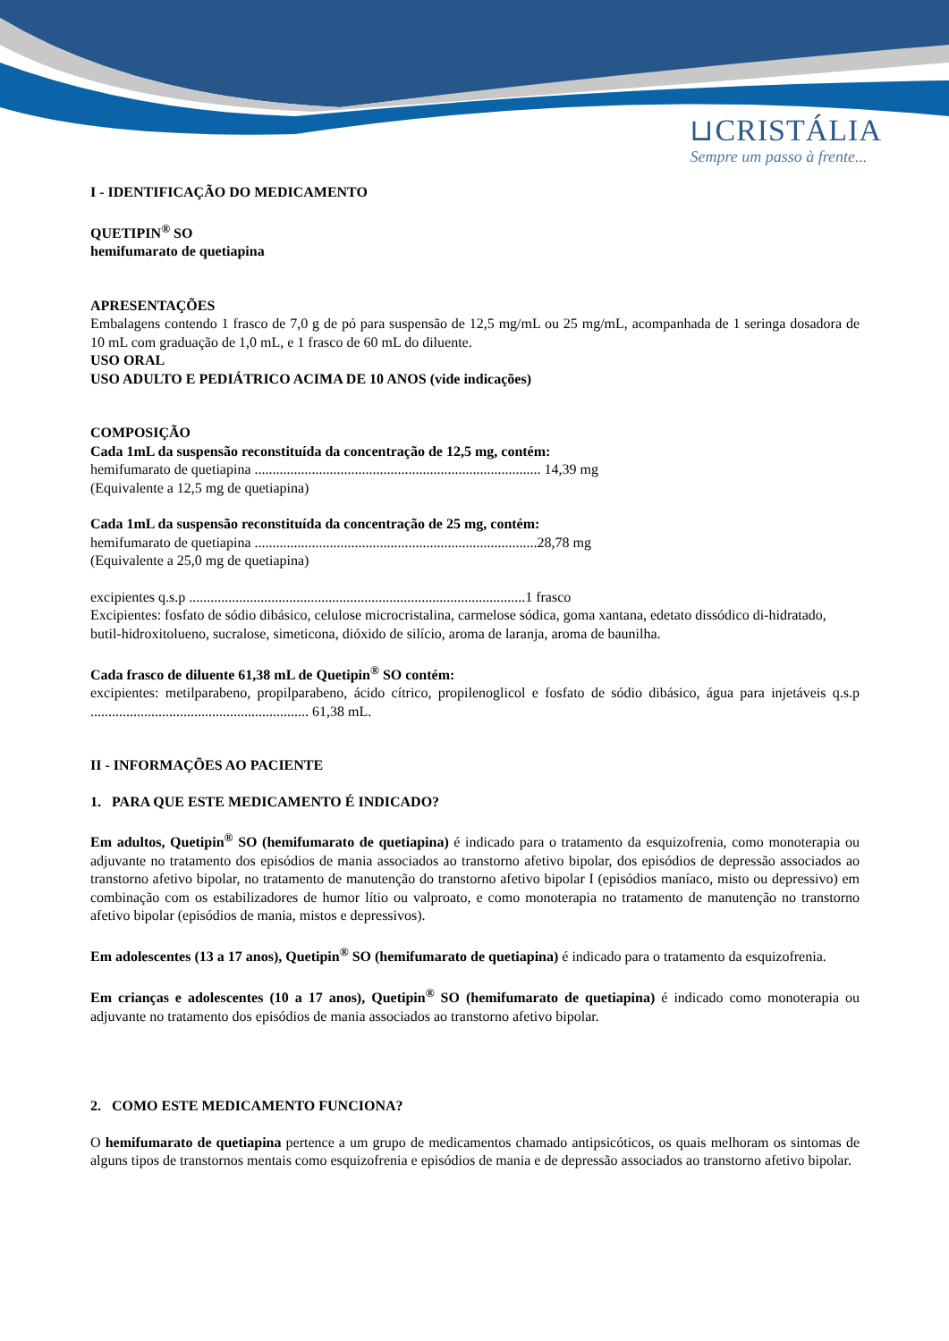⊔CRISTÁLIA
Sempre um passo à frente...
I - IDENTIFICAÇÃO DO MEDICAMENTO
QUETIPIN<sup>®</sup> SO
hemifumarato de quetiapina
APRESENTAÇÕES
Embalagens contendo 1 frasco de 7,0 g de pó para suspensão de 12,5 mg/mL ou 25 mg/mL, acompanhada de 1 seringa dosadora de 10 mL com graduação de 1,0 mL, e 1 frasco de 60 mL do diluente.
USO ORAL
USO ADULTO E PEDIÁTRICO ACIMA DE 10 ANOS (vide indicações)
COMPOSIÇÃO
Cada 1mL da suspensão reconstituída da concentração de 12,5 mg, contém:
hemifumarato de quetiapina ................................................................................ 14,39 mg
(Equivalente a 12,5 mg de quetiapina)
Cada 1mL da suspensão reconstituída da concentração de 25 mg, contém:
hemifumarato de quetiapina ...............................................................................28,78 mg
(Equivalente a 25,0 mg de quetiapina)
excipientes q.s.p ..............................................................................................1 frasco
Excipientes: fosfato de sódio dibásico, celulose microcristalina, carmelose sódica, goma xantana, edetato dissódico di-hidratado, butil-hidroxitolueno, sucralose, simeticona, dióxido de silício, aroma de laranja, aroma de baunilha.
Cada frasco de diluente 61,38 mL de Quetipin<sup>®</sup> SO contém:
excipientes: metilparabeno, propilparabeno, ácido cítrico, propilenoglicol e fosfato de sódio dibásico, água para injetáveis q.s.p ............................................................. 61,38 mL.
II - INFORMAÇÕES AO PACIENTE
1. PARA QUE ESTE MEDICAMENTO É INDICADO?
Em adultos, Quetipin<sup>®</sup> SO (hemifumarato de quetiapina) é indicado para o tratamento da esquizofrenia, como monoterapia ou adjuvante no tratamento dos episódios de mania associados ao transtorno afetivo bipolar, dos episódios de depressão associados ao transtorno afetivo bipolar, no tratamento de manutenção do transtorno afetivo bipolar I (episódios maníaco, misto ou depressivo) em combinação com os estabilizadores de humor lítio ou valproato, e como monoterapia no tratamento de manutenção no transtorno afetivo bipolar (episódios de mania, mistos e depressivos).
Em adolescentes (13 a 17 anos), Quetipin<sup>®</sup> SO (hemifumarato de quetiapina) é indicado para o tratamento da esquizofrenia.
Em crianças e adolescentes (10 a 17 anos), Quetipin<sup>®</sup> SO (hemifumarato de quetiapina) é indicado como monoterapia ou adjuvante no tratamento dos episódios de mania associados ao transtorno afetivo bipolar.
2. COMO ESTE MEDICAMENTO FUNCIONA?
O hemifumarato de quetiapina pertence a um grupo de medicamentos chamado antipsicóticos, os quais melhoram os sintomas de alguns tipos de transtornos mentais como esquizofrenia e episódios de mania e de depressão associados ao transtorno afetivo bipolar.